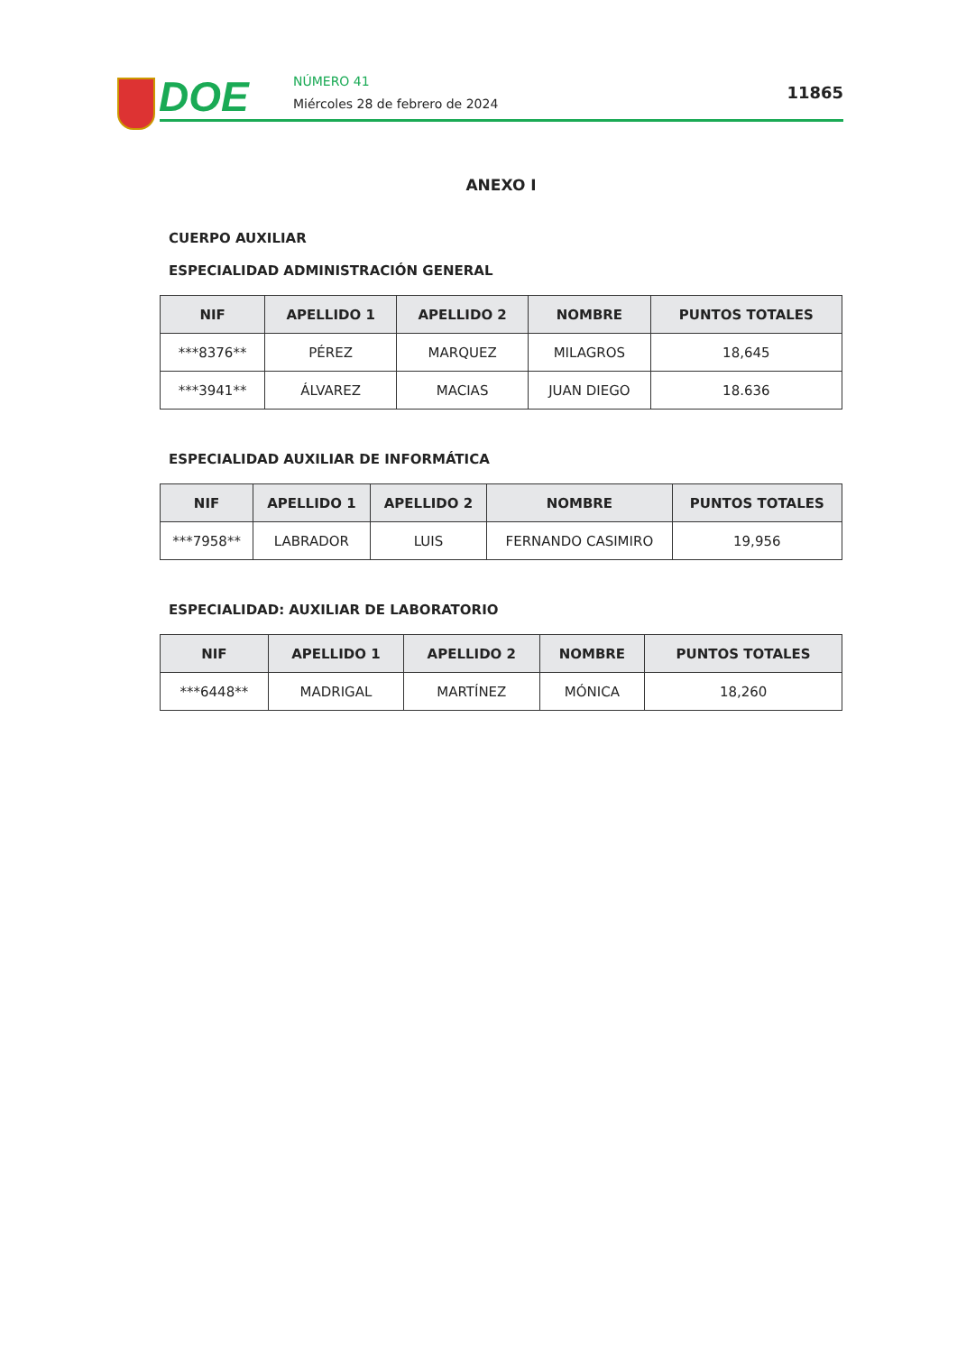DOE NÚMERO 41
Miércoles 28 de febrero de 2024
11865
ANEXO I
CUERPO AUXILIAR
ESPECIALIDAD ADMINISTRACIÓN GENERAL
| NIF | APELLIDO 1 | APELLIDO 2 | NOMBRE | PUNTOS TOTALES |
| --- | --- | --- | --- | --- |
| ***8376** | PÉREZ | MARQUEZ | MILAGROS | 18,645 |
| ***3941** | ÁLVAREZ | MACIAS | JUAN DIEGO | 18.636 |
ESPECIALIDAD AUXILIAR DE INFORMÁTICA
| NIF | APELLIDO 1 | APELLIDO 2 | NOMBRE | PUNTOS TOTALES |
| --- | --- | --- | --- | --- |
| ***7958** | LABRADOR | LUIS | FERNANDO CASIMIRO | 19,956 |
ESPECIALIDAD: AUXILIAR DE LABORATORIO
| NIF | APELLIDO 1 | APELLIDO 2 | NOMBRE | PUNTOS TOTALES |
| --- | --- | --- | --- | --- |
| ***6448** | MADRIGAL | MARTÍNEZ | MÓNICA | 18,260 |